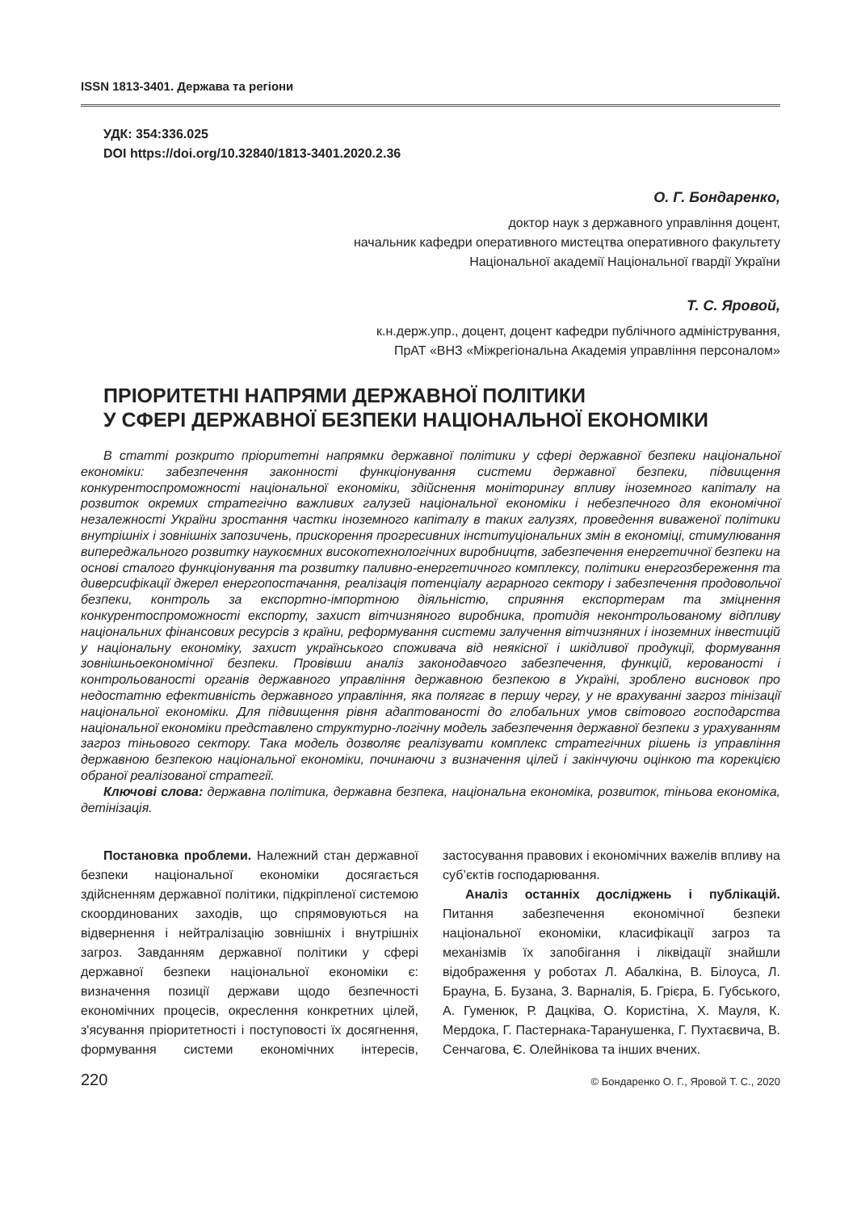ISSN 1813-3401. Держава та регіони
УДК: 354:336.025
DOI https://doi.org/10.32840/1813-3401.2020.2.36
О. Г. Бондаренко,
доктор наук з державного управління доцент,
начальник кафедри оперативного мистецтва оперативного факультету
Національної академії Національної гвардії України
Т. С. Яровой,
к.н.держ.упр., доцент, доцент кафедри публічного адміністрування,
ПрАТ «ВНЗ «Міжрегіональна Академія управління персоналом»
ПРІОРИТЕТНІ НАПРЯМИ ДЕРЖАВНОЇ ПОЛІТИКИ
У СФЕРІ ДЕРЖАВНОЇ БЕЗПЕКИ НАЦІОНАЛЬНОЇ ЕКОНОМІКИ
В статті розкрито пріоритетні напрямки державної політики у сфері державної безпеки національної економіки: забезпечення законності функціонування системи державної безпеки, підвищення конкурентоспроможності національної економіки, здійснення моніторингу впливу іноземного капіталу на розвиток окремих стратегічно важливих галузей національної економіки і небезпечного для економічної незалежності України зростання частки іноземного капіталу в таких галузях, проведення виваженої політики внутрішніх і зовнішніх запозичень, прискорення прогресивних інституціональних змін в економіці, стимулювання випереджального розвитку наукоємних високотехнологічних виробництв, забезпечення енергетичної безпеки на основі сталого функціонування та розвитку паливно-енергетичного комплексу, політики енергозбереження та диверсифікації джерел енергопостачання, реалізація потенціалу аграрного сектору і забезпечення продовольчої безпеки, контроль за експортно-імпортною діяльністю, сприяння експортерам та зміцнення конкурентоспроможності експорту, захист вітчизняного виробника, протидія неконтрольованому відпливу національних фінансових ресурсів з країни, реформування системи залучення вітчизняних і іноземних інвестицій у національну економіку, захист українського споживача від неякісної і шкідливої продукції, формування зовнішньоекономічної безпеки. Провівши аналіз законодавчого забезпечення, функцій, керованості і контрольованості органів державного управління державною безпекою в Україні, зроблено висновок про недостатню ефективність державного управління, яка полягає в першу чергу, у не врахуванні загроз тінізації національної економіки. Для підвищення рівня адаптованості до глобальних умов світового господарства національної економіки представлено структурно-логічну модель забезпечення державної безпеки з урахуванням загроз тіньового сектору. Така модель дозволяє реалізувати комплекс стратегічних рішень із управління державною безпекою національної економіки, починаючи з визначення цілей і закінчуючи оцінкою та корекцією обраної реалізованої стратегії.
Ключові слова: державна політика, державна безпека, національна економіка, розвиток, тіньова економіка, детінізація.
Постановка проблеми. Належний стан державної безпеки національної економіки досягається здійсненням державної політики, підкріпленої системою скоординованих заходів, що спрямовуються на відвернення і нейтралізацію зовнішніх і внутрішніх загроз. Завданням державної політики у сфері державної безпеки національної економіки є: визначення позиції держави щодо безпечності економічних процесів, окреслення конкретних цілей, з'ясування пріоритетності і поступовості їх досягнення, формування системи економічних інтересів, застосування правових і економічних важелів впливу на суб’єктів господарювання.
Аналіз останніх досліджень і публікацій. Питання забезпечення економічної безпеки національної економіки, класифікації загроз та механізмів їх запобігання і ліквідації знайшли відображення у роботах Л. Абалкіна, В. Білоуса, Л. Брауна, Б. Бузана, З. Варналія, Б. Грієра, Б. Губського, А. Гуменюк, Р. Дацківа, О. Користіна, Х. Мауля, К. Мердока, Г. Пастернака-Таранушенка, Г. Пухтаєвича, В. Сенчагова, Є. Олейнікова та інших вчених.
220 © Бондаренко О. Г., Яровой Т. С., 2020